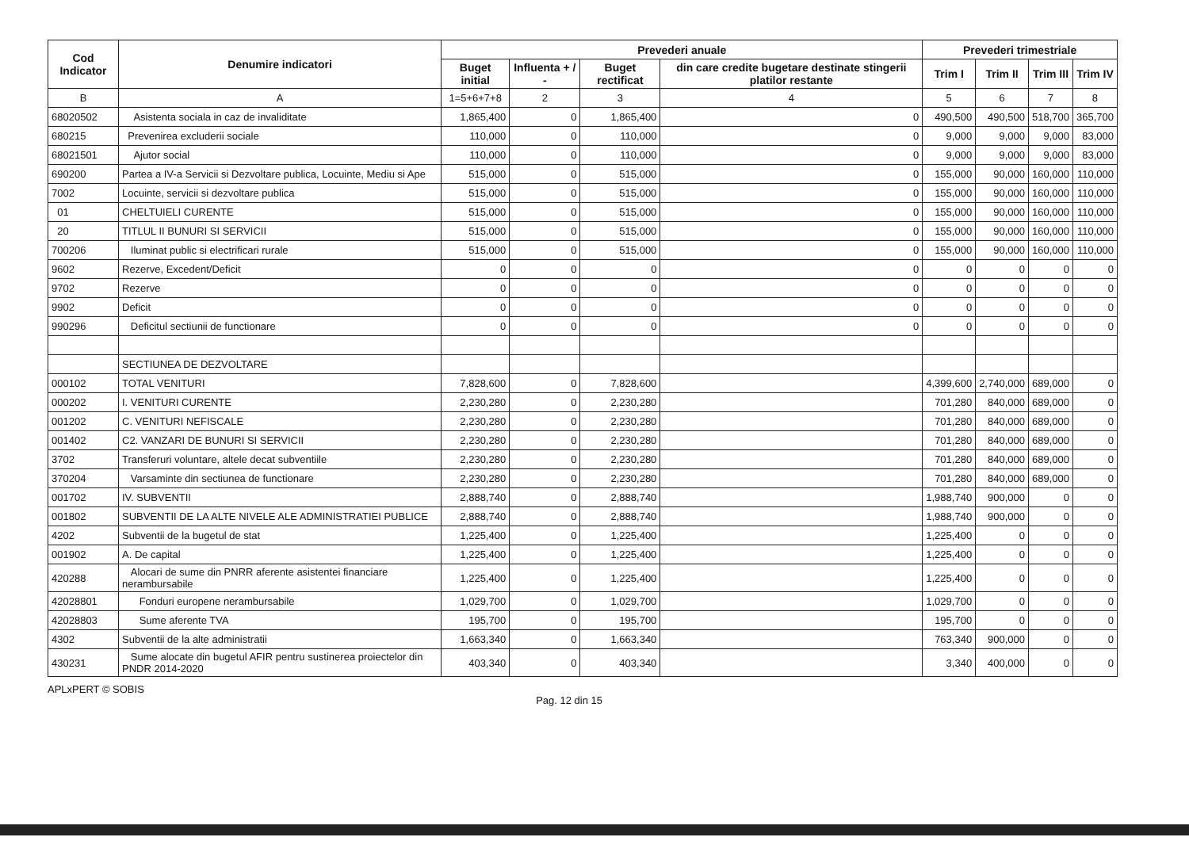| Cod Indicator | Denumire indicatori | Prevederi anuale | | | | Prevederi trimestriale | | | |
| --- | --- | --- | --- | --- | --- | --- | --- | --- | --- |
| | | Buget initial | Influenta + / - | Buget rectificat | din care credite bugetare destinate stingerii platilor restante | Trim I | Trim II | Trim III | Trim IV |
| B | A | 1=5+6+7+8 | 2 | 3 | 4 | 5 | 6 | 7 | 8 |
| 68020502 | Asistenta sociala in caz de invaliditate | 1,865,400 | 0 | 1,865,400 | 0 | 490,500 | 490,500 | 518,700 | 365,700 |
| 680215 | Prevenirea excluderii sociale | 110,000 | 0 | 110,000 | 0 | 9,000 | 9,000 | 9,000 | 83,000 |
| 68021501 | Ajutor social | 110,000 | 0 | 110,000 | 0 | 9,000 | 9,000 | 9,000 | 83,000 |
| 690200 | Partea a IV-a Servicii si Dezvoltare publica, Locuinte, Mediu si Ape | 515,000 | 0 | 515,000 | 0 | 155,000 | 90,000 | 160,000 | 110,000 |
| 7002 | Locuinte, servicii si dezvoltare publica | 515,000 | 0 | 515,000 | 0 | 155,000 | 90,000 | 160,000 | 110,000 |
| 01 | CHELTUIELI CURENTE | 515,000 | 0 | 515,000 | 0 | 155,000 | 90,000 | 160,000 | 110,000 |
| 20 | TITLUL II BUNURI SI SERVICII | 515,000 | 0 | 515,000 | 0 | 155,000 | 90,000 | 160,000 | 110,000 |
| 700206 | Iluminat public si electrificari rurale | 515,000 | 0 | 515,000 | 0 | 155,000 | 90,000 | 160,000 | 110,000 |
| 9602 | Rezerve, Excedent/Deficit | 0 | 0 | 0 | 0 | 0 | 0 | 0 | 0 |
| 9702 | Rezerve | 0 | 0 | 0 | 0 | 0 | 0 | 0 | 0 |
| 9902 | Deficit | 0 | 0 | 0 | 0 | 0 | 0 | 0 | 0 |
| 990296 | Deficitul sectiunii de functionare | 0 | 0 | 0 | 0 | 0 | 0 | 0 | 0 |
| | SECTIUNEA DE DEZVOLTARE | | | | | | | | |
| 000102 | TOTAL VENITURI | 7,828,600 | 0 | 7,828,600 | | 4,399,600 | 2,740,000 | 689,000 | 0 |
| 000202 | I. VENITURI CURENTE | 2,230,280 | 0 | 2,230,280 | | 701,280 | 840,000 | 689,000 | 0 |
| 001202 | C. VENITURI NEFISCALE | 2,230,280 | 0 | 2,230,280 | | 701,280 | 840,000 | 689,000 | 0 |
| 001402 | C2. VANZARI DE BUNURI SI SERVICII | 2,230,280 | 0 | 2,230,280 | | 701,280 | 840,000 | 689,000 | 0 |
| 3702 | Transferuri voluntare, altele decat subventiile | 2,230,280 | 0 | 2,230,280 | | 701,280 | 840,000 | 689,000 | 0 |
| 370204 | Varsaminte din sectiunea de functionare | 2,230,280 | 0 | 2,230,280 | | 701,280 | 840,000 | 689,000 | 0 |
| 001702 | IV. SUBVENTII | 2,888,740 | 0 | 2,888,740 | | 1,988,740 | 900,000 | 0 | 0 |
| 001802 | SUBVENTII DE LA ALTE NIVELE ALE ADMINISTRATIEI PUBLICE | 2,888,740 | 0 | 2,888,740 | | 1,988,740 | 900,000 | 0 | 0 |
| 4202 | Subventii de la bugetul de stat | 1,225,400 | 0 | 1,225,400 | | 1,225,400 | 0 | 0 | 0 |
| 001902 | A. De capital | 1,225,400 | 0 | 1,225,400 | | 1,225,400 | 0 | 0 | 0 |
| 420288 | Alocari de sume din PNRR aferente asistentei financiare nerambursabile | 1,225,400 | 0 | 1,225,400 | | 1,225,400 | 0 | 0 | 0 |
| 42028801 | Fonduri europene nerambursabile | 1,029,700 | 0 | 1,029,700 | | 1,029,700 | 0 | 0 | 0 |
| 42028803 | Sume aferente TVA | 195,700 | 0 | 195,700 | | 195,700 | 0 | 0 | 0 |
| 4302 | Subventii de la alte administratii | 1,663,340 | 0 | 1,663,340 | | 763,340 | 900,000 | 0 | 0 |
| 430231 | Sume alocate din bugetul AFIR pentru sustinerea proiectelor din PNDR 2014-2020 | 403,340 | 0 | 403,340 | | 3,340 | 400,000 | 0 | 0 |
APLxPERT © SOBIS Pag. 12 din 15